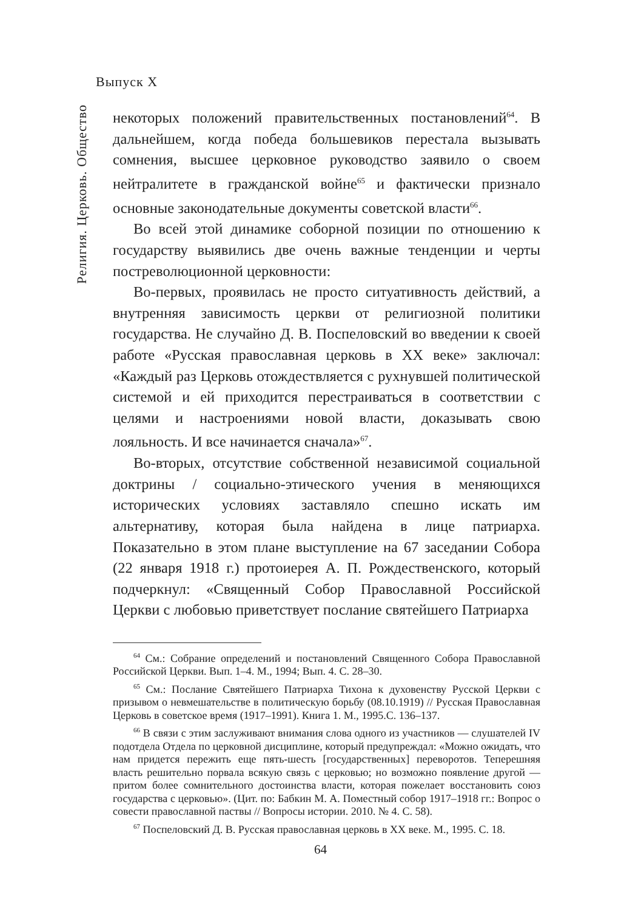Выпуск X
Религия. Церковь. Общество
некоторых положений правительственных постановлений<sup>64</sup>. В дальнейшем, когда победа большевиков перестала вызывать сомнения, высшее церковное руководство заявило о своем нейтралитете в гражданской войне<sup>65</sup> и фактически признало основные законодательные документы советской власти<sup>66</sup>.
Во всей этой динамике соборной позиции по отношению к государству выявились две очень важные тенденции и черты постреволюционной церковности:
Во-первых, проявилась не просто ситуативность действий, а внутренняя зависимость церкви от религиозной политики государства. Не случайно Д. В. Поспеловский во введении к своей работе «Русская православная церковь в XX веке» заключал: «Каждый раз Церковь отождествляется с рухнувшей политической системой и ей приходится перестраиваться в соответствии с целями и настроениями новой власти, доказывать свою лояльность. И все начинается сначала»<sup>67</sup>.
Во-вторых, отсутствие собственной независимой социальной доктрины / социально-этического учения в меняющихся исторических условиях заставляло спешно искать им альтернативу, которая была найдена в лице патриарха. Показательно в этом плане выступление на 67 заседании Собора (22 января 1918 г.) протоиерея А. П. Рождественского, который подчеркнул: «Священный Собор Православной Российской Церкви с любовью приветствует послание святейшего Патриарха
<sup>64</sup> См.: Собрание определений и постановлений Священного Собора Православной Российской Церкви. Вып. 1–4. М., 1994; Вып. 4. С. 28–30.
<sup>65</sup> См.: Послание Святейшего Патриарха Тихона к духовенству Русской Церкви с призывом о невмешательстве в политическую борьбу (08.10.1919) // Русская Православная Церковь в советское время (1917–1991). Книга 1. М., 1995.С. 136–137.
<sup>66</sup> В связи с этим заслуживают внимания слова одного из участников — слушателей IV подотдела Отдела по церковной дисциплине, который предупреждал: «Можно ожидать, что нам придется пережить еще пять-шесть [государственных] переворотов. Теперешняя власть решительно порвала всякую связь с церковью; но возможно появление другой — притом более сомнительного достоинства власти, которая пожелает восстановить союз государства с церковью». (Цит. по: Бабкин М. А. Поместный собор 1917–1918 гг.: Вопрос о совести православной паствы // Вопросы истории. 2010. № 4. С. 58).
<sup>67</sup> Поспеловский Д. В. Русская православная церковь в XX веке. М., 1995. С. 18.
64